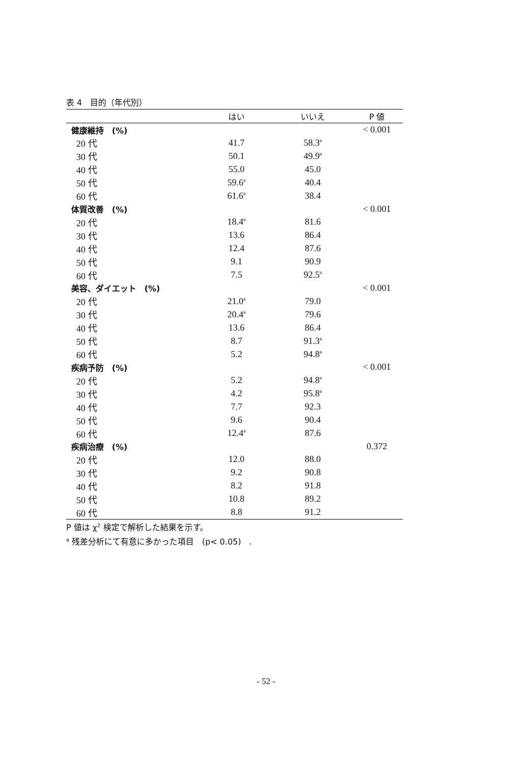表 4　目的（年代別）
| | はい | いいえ | P 値 |
| --- | --- | --- | --- |
| 健康維持 (%) | | | < 0.001 |
| 20 代 | 41.7 | 58.3<sup>a</sup> | |
| 30 代 | 50.1 | 49.9<sup>a</sup> | |
| 40 代 | 55.0 | 45.0 | |
| 50 代 | 59.6<sup>a</sup> | 40.4 | |
| 60 代 | 61.6<sup>a</sup> | 38.4 | |
| 体質改善 (%) | | | < 0.001 |
| 20 代 | 18.4<sup>a</sup> | 81.6 | |
| 30 代 | 13.6 | 86.4 | |
| 40 代 | 12.4 | 87.6 | |
| 50 代 | 9.1 | 90.9 | |
| 60 代 | 7.5 | 92.5<sup>a</sup> | |
| 美容、ダイエット (%) | | | < 0.001 |
| 20 代 | 21.0<sup>a</sup> | 79.0 | |
| 30 代 | 20.4<sup>a</sup> | 79.6 | |
| 40 代 | 13.6 | 86.4 | |
| 50 代 | 8.7 | 91.3<sup>a</sup> | |
| 60 代 | 5.2 | 94.8<sup>a</sup> | |
| 疾病予防 (%) | | | < 0.001 |
| 20 代 | 5.2 | 94.8<sup>a</sup> | |
| 30 代 | 4.2 | 95.8<sup>a</sup> | |
| 40 代 | 7.7 | 92.3 | |
| 50 代 | 9.6 | 90.4 | |
| 60 代 | 12.4<sup>a</sup> | 87.6 | |
| 疾病治療 (%) | | | 0.372 |
| 20 代 | 12.0 | 88.0 | |
| 30 代 | 9.2 | 90.8 | |
| 40 代 | 8.2 | 91.8 | |
| 50 代 | 10.8 | 89.2 | |
| 60 代 | 8.8 | 91.2 | |
P 値は χ<sup>2</sup> 検定で解析した結果を示す。
<sup>a</sup> 残差分析にて有意に多かった項目　(p< 0.05)　.
- 52 -